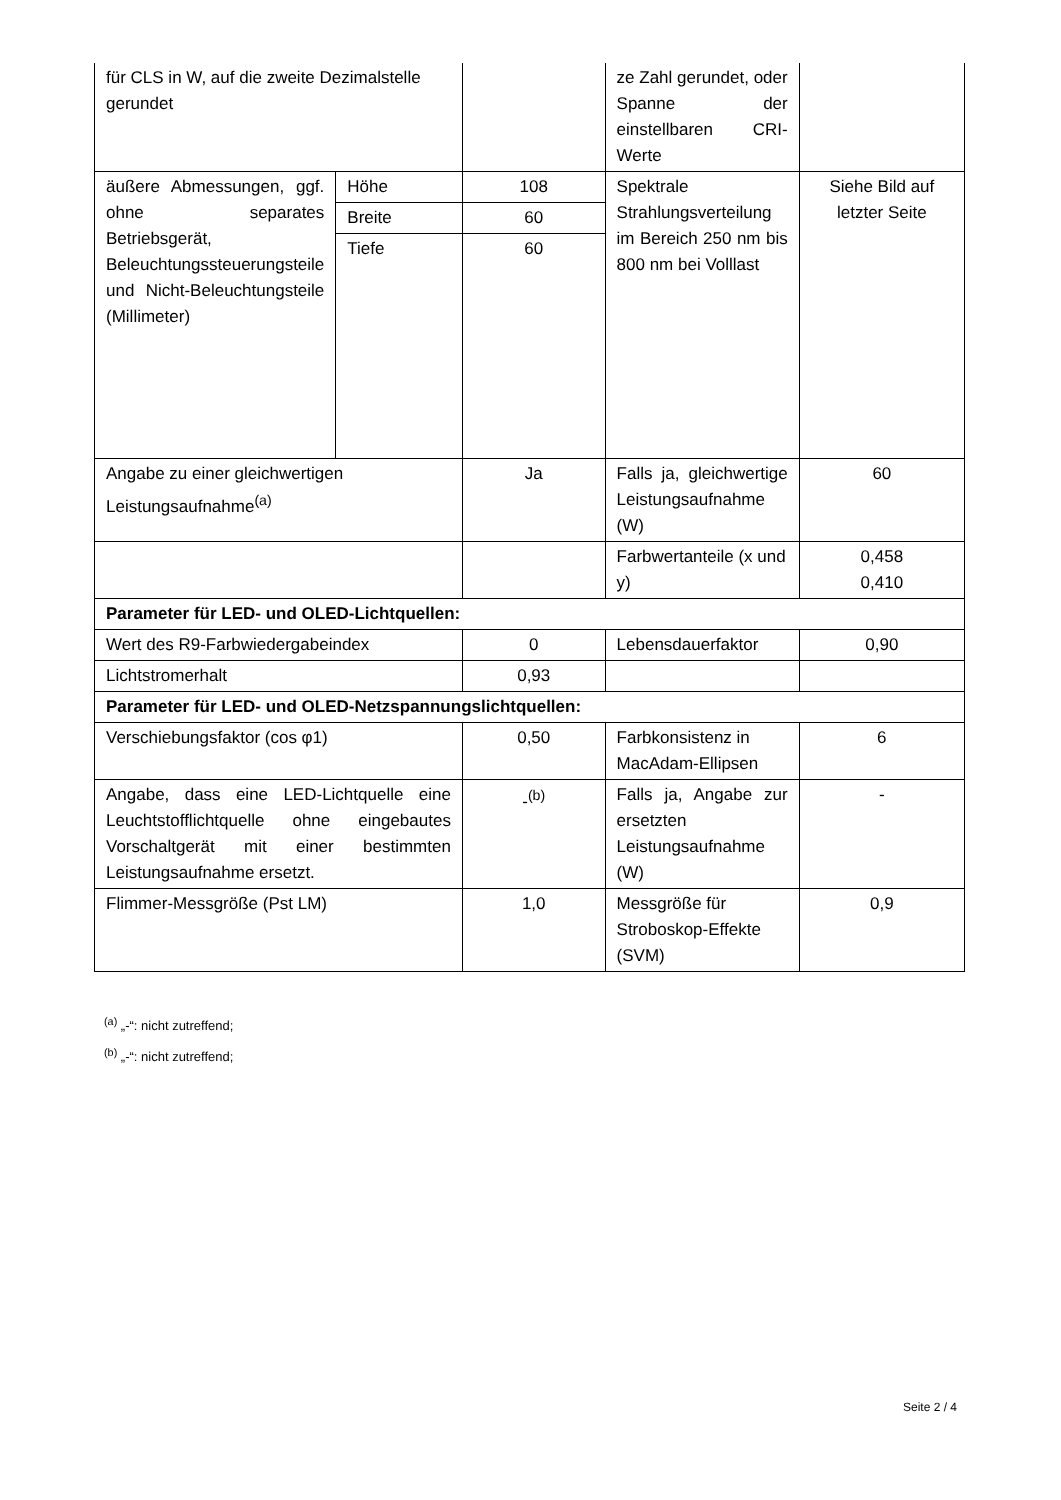| für CLS in W, auf die zweite Dezimalstelle gerundet | | | ze Zahl gerundet, oder Spanne der einstellbaren CRI-Werte | |
| äußere Abmessungen, ggf. ohne separates Betriebsgerät, Beleuchtungssteuerungsteile und Nicht-Beleuchtungsteile (Millimeter) | Höhe | 108 | Spektrale Strahlungsverteilung im Bereich 250 nm bis 800 nm bei Volllast | Siehe Bild auf letzter Seite |
| | Breite | 60 | | |
| | Tiefe | 60 | | |
| Angabe zu einer gleichwertigen Leistungsaufnahme<sup>(a)</sup> | | Ja | Falls ja, gleichwertige Leistungsaufnahme (W) | 60 |
| | | | Farbwertanteile (x und y) | 0,458 0,410 |
| Parameter für LED- und OLED-Lichtquellen: | | | | |
| Wert des R9-Farbwiedergabeindex | | 0 | Lebensdauerfaktor | 0,90 |
| Lichtstromerhalt | | 0,93 | | |
| Parameter für LED- und OLED-Netzspannungslichtquellen: | | | | |
| Verschiebungsfaktor (cos φ1) | | 0,50 | Farbkonsistenz in MacAdam-Ellipsen | 6 |
| Angabe, dass eine LED-Lichtquelle eine Leuchtstofflichtquelle ohne eingebautes Vorschaltgerät mit einer bestimmten Leistungsaufnahme ersetzt. | | -<sup>(b)</sup> | Falls ja, Angabe zur ersetzten Leistungsaufnahme (W) | - |
| Flimmer-Messgröße (Pst LM) | | 1,0 | Messgröße für Stroboskop-Effekte (SVM) | 0,9 |
<sup>(a)</sup> „-“: nicht zutreffend;
<sup>(b)</sup> „-“: nicht zutreffend;
Seite 2 / 4